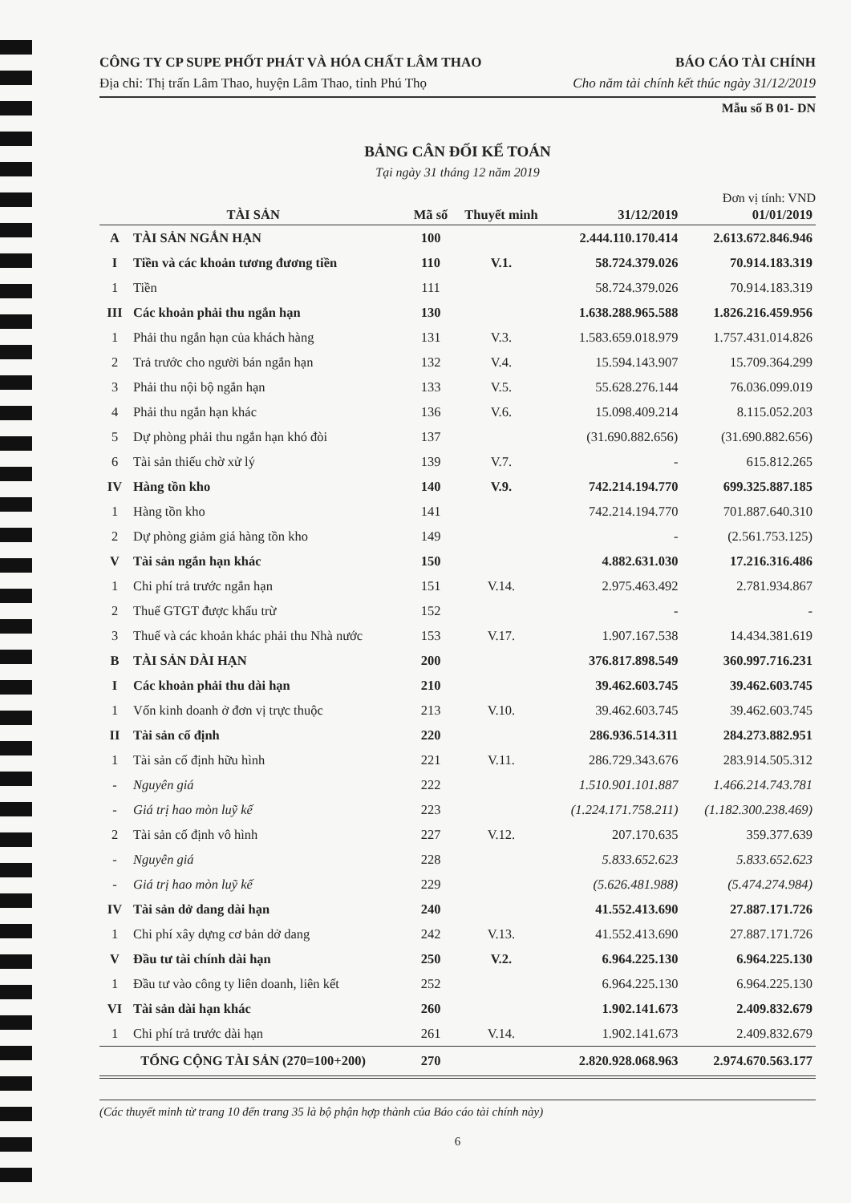CÔNG TY CP SUPE PHỐT PHÁT VÀ HÓA CHẤT LÂM THAO BÁO CÁO TÀI CHÍNH
Địa chỉ: Thị trấn Lâm Thao, huyện Lâm Thao, tỉnh Phú Thọ Cho năm tài chính kết thúc ngày 31/12/2019
Mẫu số B 01- DN
BẢNG CÂN ĐỐI KẾ TOÁN
Tại ngày 31 tháng 12 năm 2019
Đơn vị tính: VND
| TÀI SẢN | | Mã số | Thuyết minh | 31/12/2019 | 01/01/2019 |
| --- | --- | --- | --- | --- | --- |
| A | TÀI SẢN NGẮN HẠN | 100 | | 2.444.110.170.414 | 2.613.672.846.946 |
| I | Tiền và các khoản tương đương tiền | 110 | V.1. | 58.724.379.026 | 70.914.183.319 |
| 1 | Tiền | 111 | | 58.724.379.026 | 70.914.183.319 |
| III | Các khoản phải thu ngắn hạn | 130 | | 1.638.288.965.588 | 1.826.216.459.956 |
| 1 | Phải thu ngắn hạn của khách hàng | 131 | V.3. | 1.583.659.018.979 | 1.757.431.014.826 |
| 2 | Trả trước cho người bán ngắn hạn | 132 | V.4. | 15.594.143.907 | 15.709.364.299 |
| 3 | Phải thu nội bộ ngắn hạn | 133 | V.5. | 55.628.276.144 | 76.036.099.019 |
| 4 | Phải thu ngắn hạn khác | 136 | V.6. | 15.098.409.214 | 8.115.052.203 |
| 5 | Dự phòng phải thu ngắn hạn khó đòi | 137 | | (31.690.882.656) | (31.690.882.656) |
| 6 | Tài sản thiếu chờ xử lý | 139 | V.7. | - | 615.812.265 |
| IV | Hàng tồn kho | 140 | V.9. | 742.214.194.770 | 699.325.887.185 |
| 1 | Hàng tồn kho | 141 | | 742.214.194.770 | 701.887.640.310 |
| 2 | Dự phòng giảm giá hàng tồn kho | 149 | | - | (2.561.753.125) |
| V | Tài sản ngắn hạn khác | 150 | | 4.882.631.030 | 17.216.316.486 |
| 1 | Chi phí trả trước ngắn hạn | 151 | V.14. | 2.975.463.492 | 2.781.934.867 |
| 2 | Thuế GTGT được khấu trừ | 152 | | - | - |
| 3 | Thuế và các khoản khác phải thu Nhà nước | 153 | V.17. | 1.907.167.538 | 14.434.381.619 |
| B | TÀI SẢN DÀI HẠN | 200 | | 376.817.898.549 | 360.997.716.231 |
| I | Các khoản phải thu dài hạn | 210 | | 39.462.603.745 | 39.462.603.745 |
| 1 | Vốn kinh doanh ở đơn vị trực thuộc | 213 | V.10. | 39.462.603.745 | 39.462.603.745 |
| II | Tài sản cố định | 220 | | 286.936.514.311 | 284.273.882.951 |
| 1 | Tài sản cố định hữu hình | 221 | V.11. | 286.729.343.676 | 283.914.505.312 |
| - | Nguyên giá | 222 | | 1.510.901.101.887 | 1.466.214.743.781 |
| - | Giá trị hao mòn luỹ kế | 223 | | (1.224.171.758.211) | (1.182.300.238.469) |
| 2 | Tài sản cố định vô hình | 227 | V.12. | 207.170.635 | 359.377.639 |
| - | Nguyên giá | 228 | | 5.833.652.623 | 5.833.652.623 |
| - | Giá trị hao mòn luỹ kế | 229 | | (5.626.481.988) | (5.474.274.984) |
| IV | Tài sản dở dang dài hạn | 240 | | 41.552.413.690 | 27.887.171.726 |
| 1 | Chi phí xây dựng cơ bản dở dang | 242 | V.13. | 41.552.413.690 | 27.887.171.726 |
| V | Đầu tư tài chính dài hạn | 250 | V.2. | 6.964.225.130 | 6.964.225.130 |
| 1 | Đầu tư vào công ty liên doanh, liên kết | 252 | | 6.964.225.130 | 6.964.225.130 |
| VI | Tài sản dài hạn khác | 260 | | 1.902.141.673 | 2.409.832.679 |
| 1 | Chi phí trả trước dài hạn | 261 | V.14. | 1.902.141.673 | 2.409.832.679 |
| TỔNG CỘNG TÀI SẢN (270=100+200) | | 270 | | 2.820.928.068.963 | 2.974.670.563.177 |
(Các thuyết minh từ trang 10 đến trang 35 là bộ phận hợp thành của Báo cáo tài chính này)
6